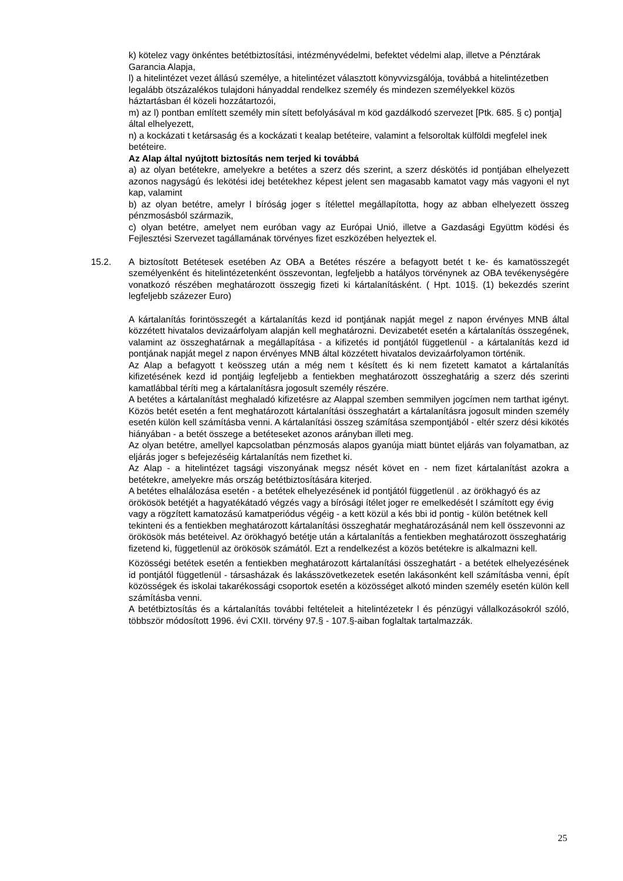k) kötelez vagy önkéntes betétbiztosítási, intézményvédelmi, befektet védelmi alap, illetve a Pénztárak Garancia Alapja,
l) a hitelintézet vezet állású személye, a hitelintézet választott könyvvizsgálója, továbbá a hitelintézetben legalább ötszázalékos tulajdoni hányaddal rendelkez személy és mindezen személyekkel közös háztartásban él közeli hozzátartozói,
m) az l) pontban említett személy min sített befolyásával m köd gazdálkodó szervezet [Ptk. 685. § c) pontja] által elhelyezett,
n) a kockázati t ketársaság és a kockázati t kealap betéteire, valamint a felsoroltak külföldi megfelel inek betéteire.
Az Alap által nyújtott biztosítás nem terjed ki továbbá
a) az olyan betétekre, amelyekre a betétes a szerz dés szerint, a szerz déskötés id pontjában elhelyezett azonos nagyságú és lekötési idej betétekhez képest jelent sen magasabb kamatot vagy más vagyoni el nyt kap, valamint
b) az olyan betétre, amelyr l bíróság joger s ítélettel megállapította, hogy az abban elhelyezett összeg pénzmosásból származik,
c) olyan betétre, amelyet nem euróban vagy az Európai Unió, illetve a Gazdasági Együttm ködési és Fejlesztési Szervezet tagállamának törvényes fizet eszközében helyeztek el.
15.2. A biztosított Betétesek esetében Az OBA a Betétes részére a befagyott betét t ke- és kamatösszegét személyenként és hitelintézetenként összevontan, legfeljebb a hatályos törvénynek az OBA tevékenységére vonatkozó részében meghatározott összegig fizeti ki kártalanításként. ( Hpt. 101§. (1) bekezdés szerint legfeljebb százezer Euro)
A kártalanítás forintösszegét a kártalanítás kezd id pontjának napját megel z napon érvényes MNB által közzétett hivatalos devizaárfolyam alapján kell meghatározni. Devizabetét esetén a kártalanítás összegének, valamint az összeghatárnak a megállapítása - a kifizetés id pontjától függetlenül - a kártalanítás kezd id pontjának napját megel z napon érvényes MNB által közzétett hivatalos devizaárfolyamon történik.
Az Alap a befagyott t keösszeg után a még nem t késített és ki nem fizetett kamatot a kártalanítás kifizetésének kezd id pontjáig legfeljebb a fentiekben meghatározott összeghatárig a szerz dés szerinti kamatlábbal téríti meg a kártalanításra jogosult személy részére.
A betétes a kártalanítást meghaladó kifizetésre az Alappal szemben semmilyen jogcímen nem tarthat igényt. Közös betét esetén a fent meghatározott kártalanítási összeghatárt a kártalanításra jogosult minden személy esetén külön kell számításba venni. A kártalanítási összeg számítása szempontjából - eltér szerz dési kikötés hiányában - a betét összege a betéteseket azonos arányban illeti meg.
Az olyan betétre, amellyel kapcsolatban pénzmosás alapos gyanúja miatt büntet eljárás van folyamatban, az eljárás joger s befejezéséig kártalanítás nem fizethet ki.
Az Alap - a hitelintézet tagsági viszonyának megsz nését követ en - nem fizet kártalanítást azokra a betétekre, amelyekre más ország betétbiztosítására kiterjed.
A betétes elhalálozása esetén - a betétek elhelyezésének id pontjától függetlenül . az örökhagyó és az örökösök betétjét a hagyatékátadó végzés vagy a bírósági ítélet joger re emelkedését l számított egy évig vagy a rögzített kamatozású kamatperiódus végéig - a kett közül a kés bbi id pontig - külön betétnek kell tekinteni és a fentiekben meghatározott kártalanítási összeghatár meghatározásánál nem kell összevonni az örökösök más betéteivel. Az örökhagyó betétje után a kártalanítás a fentiekben meghatározott összeghatárig fizetend ki, függetlenül az örökösök számától. Ezt a rendelkezést a közös betétekre is alkalmazni kell.
Közösségi betétek esetén a fentiekben meghatározott kártalanítási összeghatárt - a betétek elhelyezésének id pontjától függetlenül - társasházak és lakásszövetkezetek esetén lakásonként kell számításba venni, épít közösségek és iskolai takarékossági csoportok esetén a közösséget alkotó minden személy esetén külön kell számításba venni.
A betétbiztosítás és a kártalanítás további feltételeit a hitelintézetekr l és pénzügyi vállalkozásokról szóló, többször módosított 1996. évi CXII. törvény 97.§ - 107.§-aiban foglaltak tartalmazzák.
25